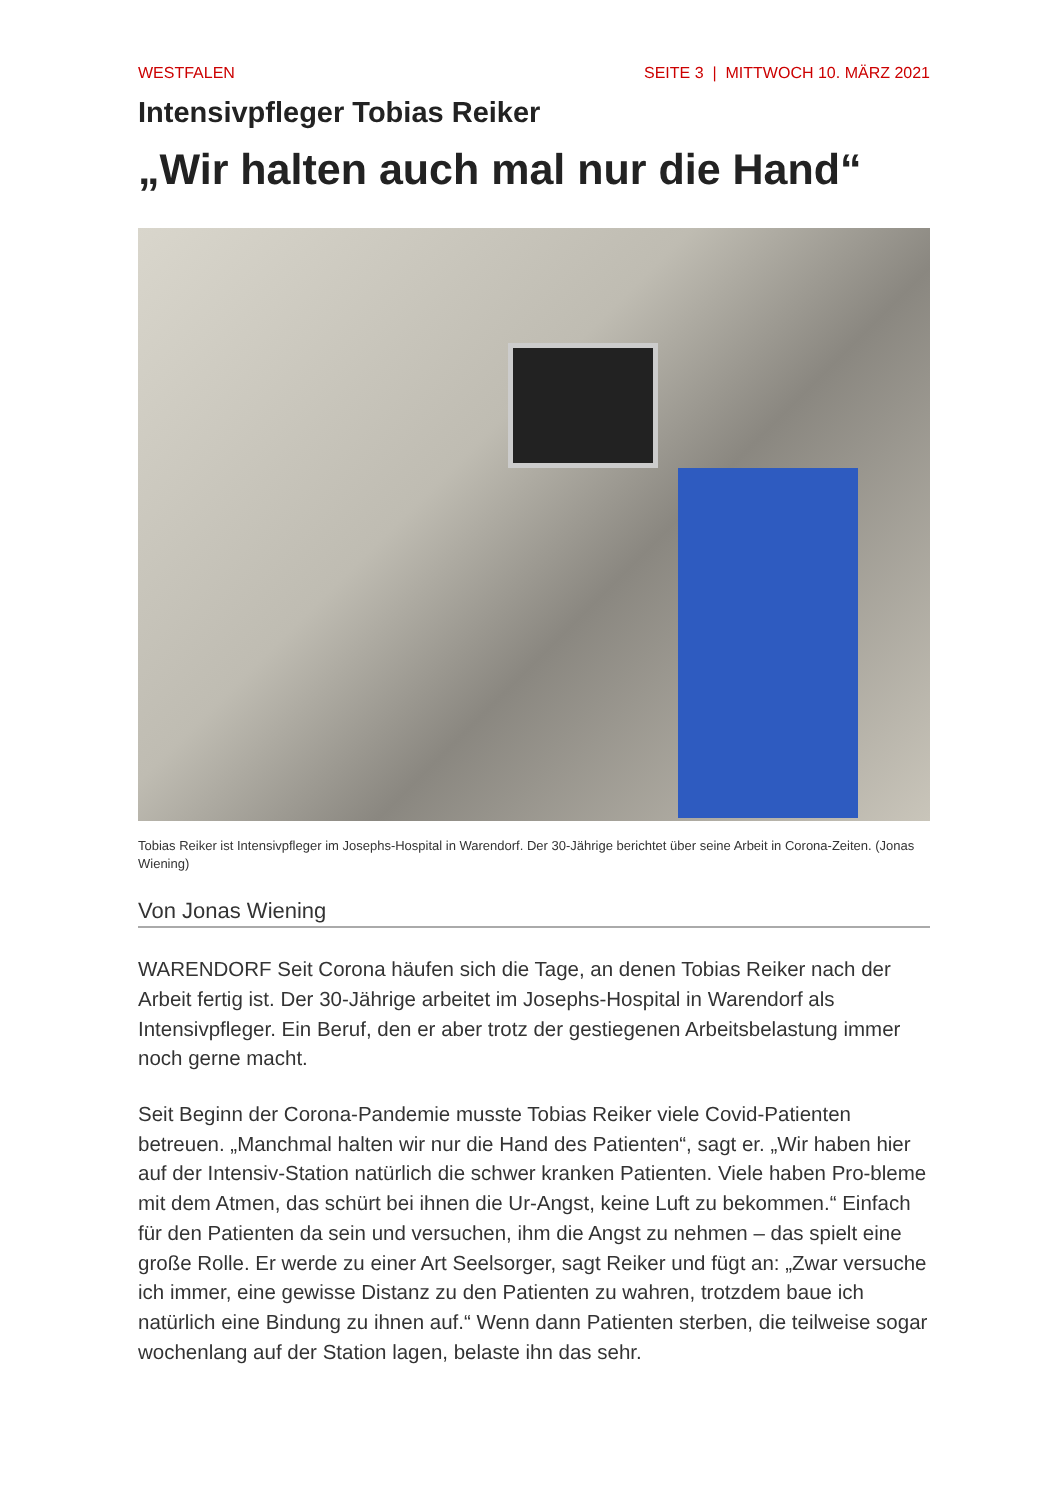WESTFALEN SEITE 3 | MITTWOCH 10. MÄRZ 2021
Intensivpfleger Tobias Reiker
„Wir halten auch mal nur die Hand“
Tobias Reiker ist Intensivpfleger im Josephs-Hospital in Warendorf. Der 30-Jährige berichtet über seine Arbeit in Corona-Zeiten. (Jonas Wiening)
Von Jonas Wiening
WARENDORF Seit Corona häufen sich die Tage, an denen Tobias Reiker nach der Arbeit fertig ist. Der 30-Jährige arbeitet im Josephs-Hospital in Warendorf als Intensivpfleger. Ein Beruf, den er aber trotz der gestiegenen Arbeitsbelastung immer noch gerne macht.
Seit Beginn der Corona-Pandemie musste Tobias Reiker viele Covid-Patienten betreuen. „Manchmal halten wir nur die Hand des Patienten“, sagt er. „Wir haben hier auf der Intensiv-Station natürlich die schwer kranken Patienten. Viele haben Pro-bleme mit dem Atmen, das schürt bei ihnen die Ur-Angst, keine Luft zu bekommen.“ Einfach für den Patienten da sein und versuchen, ihm die Angst zu nehmen – das spielt eine große Rolle. Er werde zu einer Art Seelsorger, sagt Reiker und fügt an: „Zwar versuche ich immer, eine gewisse Distanz zu den Patienten zu wahren, trotzdem baue ich natürlich eine Bindung zu ihnen auf.“ Wenn dann Patienten sterben, die teilweise sogar wochenlang auf der Station lagen, belaste ihn das sehr.